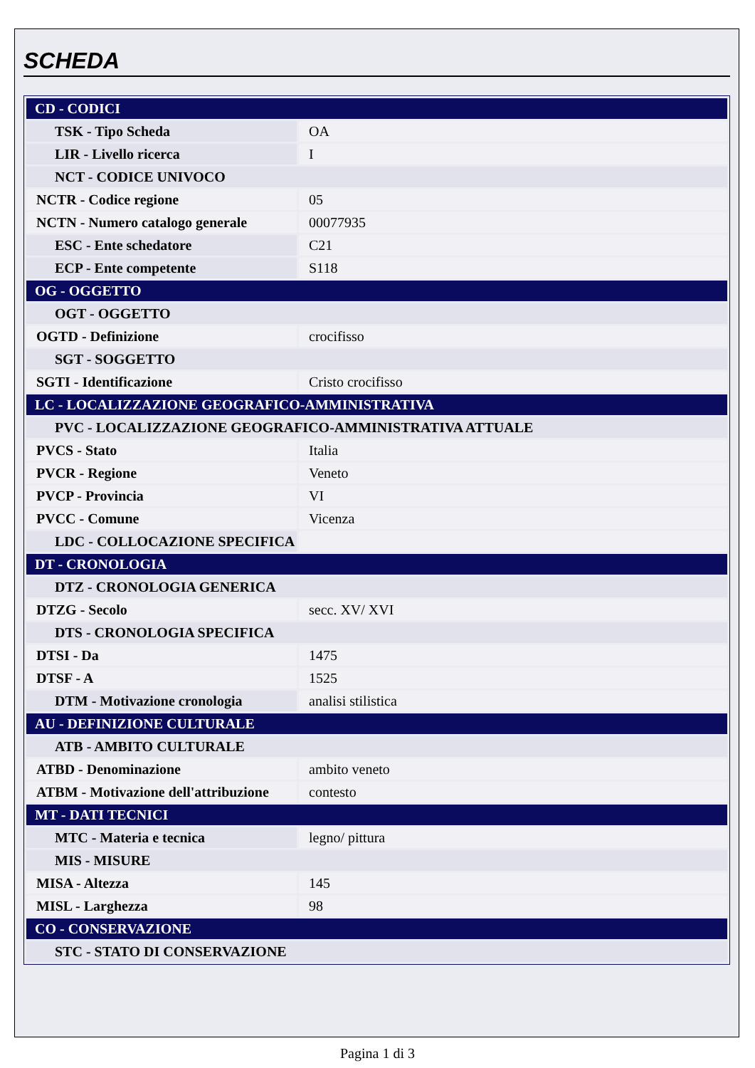SCHEDA
| CD - CODICI | |
| TSK - Tipo Scheda | OA |
| LIR - Livello ricerca | I |
| NCT - CODICE UNIVOCO | |
| NCTR - Codice regione | 05 |
| NCTN - Numero catalogo generale | 00077935 |
| ESC - Ente schedatore | C21 |
| ECP - Ente competente | S118 |
| OG - OGGETTO | |
| OGT - OGGETTO | |
| OGTD - Definizione | crocifisso |
| SGT - SOGGETTO | |
| SGTI - Identificazione | Cristo crocifisso |
| LC - LOCALIZZAZIONE GEOGRAFICO-AMMINISTRATIVA | |
| PVC - LOCALIZZAZIONE GEOGRAFICO-AMMINISTRATIVA ATTUALE | |
| PVCS - Stato | Italia |
| PVCR - Regione | Veneto |
| PVCP - Provincia | VI |
| PVCC - Comune | Vicenza |
| LDC - COLLOCAZIONE SPECIFICA | |
| DT - CRONOLOGIA | |
| DTZ - CRONOLOGIA GENERICA | |
| DTZG - Secolo | secc. XV/ XVI |
| DTS - CRONOLOGIA SPECIFICA | |
| DTSI - Da | 1475 |
| DTSF - A | 1525 |
| DTM - Motivazione cronologia | analisi stilistica |
| AU - DEFINIZIONE CULTURALE | |
| ATB - AMBITO CULTURALE | |
| ATBD - Denominazione | ambito veneto |
| ATBM - Motivazione dell'attribuzione | contesto |
| MT - DATI TECNICI | |
| MTC - Materia e tecnica | legno/ pittura |
| MIS - MISURE | |
| MISA - Altezza | 145 |
| MISL - Larghezza | 98 |
| CO - CONSERVAZIONE | |
| STC - STATO DI CONSERVAZIONE | |
Pagina 1 di 3